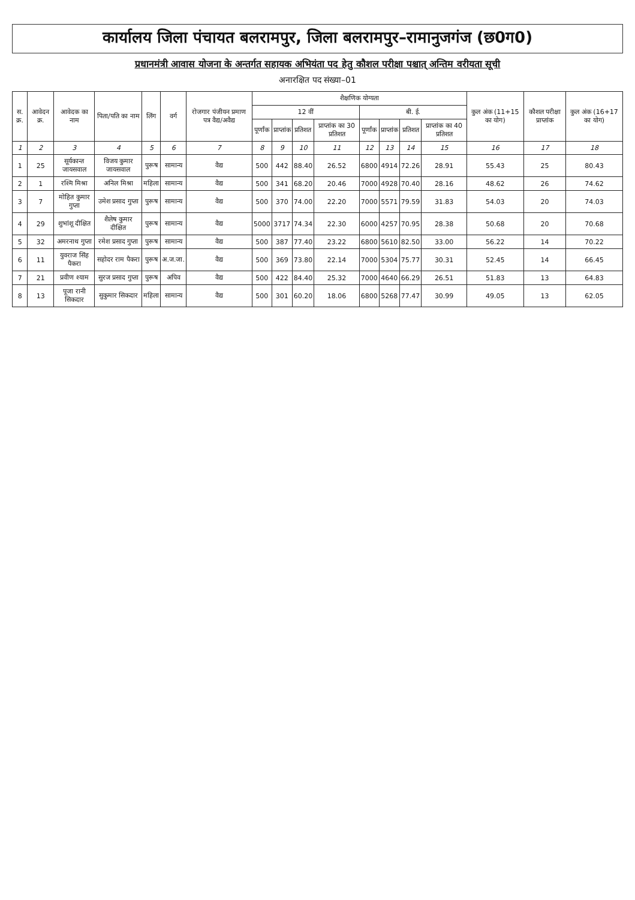कार्यालय जिला पंचायत बलरामपुर, जिला बलरामपुर–रामानुजगंज (छ0ग0)
प्रधानमंत्री आवास योजना के अन्तर्गत सहायक अभियंता पद हेतु कौशल परीक्षा पश्चात् अन्तिम वरीयता सूची
अनारक्षित पद संख्या–01
| स. क्र. | आवेदन क्र. | आवेदक का नाम | पिता/पति का नाम | लिंग | वर्ग | रोजगार पंजीयन प्रमाण पत्र वैद्य/अवैद्य | शैक्षणिक योग्यता | | | | | | | | कुल अंक (11+15 का योग) | कौशल परीक्षा प्राप्तांक | कुल अंक (16+17 का योग) |
| --- | --- | --- | --- | --- | --- | --- | --- | --- | --- | --- | --- | --- | --- | --- | --- | --- | --- |
| | | | | | | | 12 वीं | | | | बी. ई. | | | | | | |
| | | | | | | | पूर्णांक | प्राप्तांक | प्रतिशत | प्राप्तांक का 30 प्रतिशत | पूर्णांक | प्राप्तांक | प्रतिशत | प्राप्तांक का 40 प्रतिशत | | | |
| 1 | 2 | 3 | 4 | 5 | 6 | 7 | 8 | 9 | 10 | 11 | 12 | 13 | 14 | 15 | 16 | 17 | 18 |
| 1 | 25 | सूर्यकान्त जायसवाल | विजय कुमार जायसवाल | पुरूष | सामान्य | वैद्य | 500 | 442 | 88.40 | 26.52 | 6800 | 4914 | 72.26 | 28.91 | 55.43 | 25 | 80.43 |
| 2 | 1 | रश्मि मिश्रा | अनिल मिश्रा | महिला | सामान्य | वैद्य | 500 | 341 | 68.20 | 20.46 | 7000 | 4928 | 70.40 | 28.16 | 48.62 | 26 | 74.62 |
| 3 | 7 | मोहित कुमार गुप्ता | उमेश प्रसाद गुप्ता | पुरूष | सामान्य | वैद्य | 500 | 370 | 74.00 | 22.20 | 7000 | 5571 | 79.59 | 31.83 | 54.03 | 20 | 74.03 |
| 4 | 29 | शुभांशू दीक्षित | शैलेष कुमार दीक्षित | पुरूष | सामान्य | वैद्य | 5000 | 3717 | 74.34 | 22.30 | 6000 | 4257 | 70.95 | 28.38 | 50.68 | 20 | 70.68 |
| 5 | 32 | अमरनाथ गुप्ता | रमेश प्रसाद गुप्ता | पुरूष | सामान्य | वैद्य | 500 | 387 | 77.40 | 23.22 | 6800 | 5610 | 82.50 | 33.00 | 56.22 | 14 | 70.22 |
| 6 | 11 | युवराज सिंह पैकरा | सहोदर राम पैकरा | पुरूष | अ.ज.जा. | वैद्य | 500 | 369 | 73.80 | 22.14 | 7000 | 5304 | 75.77 | 30.31 | 52.45 | 14 | 66.45 |
| 7 | 21 | प्रवीण श्याम | सुरज प्रसाद गुप्ता | पुरूष | अपिव | वैद्य | 500 | 422 | 84.40 | 25.32 | 7000 | 4640 | 66.29 | 26.51 | 51.83 | 13 | 64.83 |
| 8 | 13 | पूजा रानी सिकदार | सुकुमार सिकदार | महिला | सामान्य | वैद्य | 500 | 301 | 60.20 | 18.06 | 6800 | 5268 | 77.47 | 30.99 | 49.05 | 13 | 62.05 |